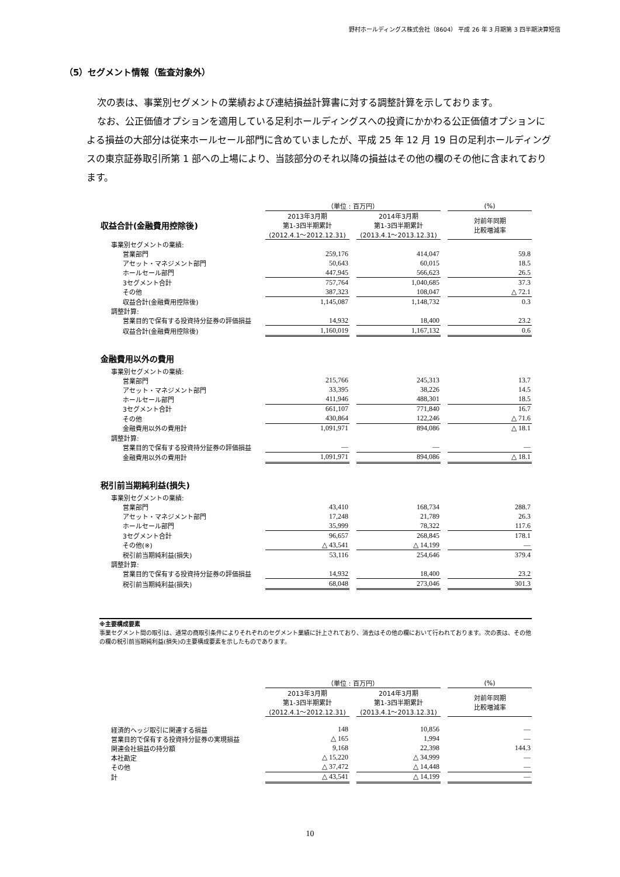野村ホールディングス株式会社（8604） 平成 26 年 3 月期第 3 四半期決算短信
（5）セグメント情報（監査対象外）
次の表は、事業別セグメントの業績および連結損益計算書に対する調整計算を示しております。
なお、公正価値オプションを適用している足利ホールディングスへの投資にかかわる公正価値オプションによる損益の大部分は従来ホールセール部門に含めていましたが、平成 25 年 12 月 19 日の足利ホールディングスの東京証券取引所第 1 部への上場により、当該部分のそれ以降の損益はその他の欄のその他に含まれております。
| | （単位 : 百万円） | | | | (%) |
| 収益合計(金融費用控除後) | 2013年3月期 第1-3四半期累計 (2012.4.1～2012.12.31) | | 2014年3月期 第1-3四半期累計 (2013.4.1～2013.12.31) | | 対前年同期 比較増減率 |
| 事業別セグメントの業績: | | | | | |
| 営業部門 | 259,176 | | 414,047 | | 59.8 |
| アセット・マネジメント部門 | 50,643 | | 60,015 | | 18.5 |
| ホールセール部門 | 447,945 | | 566,623 | | 26.5 |
| 3セグメント合計 | 757,764 | | 1,040,685 | | 37.3 |
| その他 | 387,323 | | 108,047 | | △ 72.1 |
| 収益合計(金融費用控除後) | 1,145,087 | | 1,148,732 | | 0.3 |
| 調整計算: | | | | | |
| 営業目的で保有する投資持分証券の評価損益 | 14,932 | | 18,400 | | 23.2 |
| 収益合計(金融費用控除後) | 1,160,019 | | 1,167,132 | | 0.6 |
| 金融費用以外の費用 | | | | | |
| 事業別セグメントの業績: | | | | | |
| 営業部門 | 215,766 | | 245,313 | | 13.7 |
| アセット・マネジメント部門 | 33,395 | | 38,226 | | 14.5 |
| ホールセール部門 | 411,946 | | 488,301 | | 18.5 |
| 3セグメント合計 | 661,107 | | 771,840 | | 16.7 |
| その他 | 430,864 | | 122,246 | | △ 71.6 |
| 金融費用以外の費用計 | 1,091,971 | | 894,086 | | △ 18.1 |
| 調整計算: | | | | | |
| 営業目的で保有する投資持分証券の評価損益 | ― | | ― | | ― |
| 金融費用以外の費用計 | 1,091,971 | | 894,086 | | △ 18.1 |
| 税引前当期純利益(損失) | | | | | |
| 事業別セグメントの業績: | | | | | |
| 営業部門 | 43,410 | | 168,734 | | 288.7 |
| アセット・マネジメント部門 | 17,248 | | 21,789 | | 26.3 |
| ホールセール部門 | 35,999 | | 78,322 | | 117.6 |
| 3セグメント合計 | 96,657 | | 268,845 | | 178.1 |
| その他(※) | △ 43,541 | | △ 14,199 | | ― |
| 税引前当期純利益(損失) | 53,116 | | 254,646 | | 379.4 |
| 調整計算: | | | | | |
| 営業目的で保有する投資持分証券の評価損益 | 14,932 | | 18,400 | | 23.2 |
| 税引前当期純利益(損失) | 68,048 | | 273,046 | | 301.3 |
※主要構成要素
事業セグメント間の取引は、通常の商取引条件によりそれぞれのセグメント業績に計上されており、消去はその他の欄において行われております。次の表は、その他の欄の税引前当期純利益(損失)の主要構成要素を示したものであります。
| | （単位 : 百万円） | | | | (%) |
| | 2013年3月期 第1-3四半期累計 (2012.4.1～2012.12.31) | | 2014年3月期 第1-3四半期累計 (2013.4.1～2013.12.31) | | 対前年同期 比較増減率 |
| 経済的ヘッジ取引に関連する損益 | 148 | | 10,856 | | ― |
| 営業目的で保有する投資持分証券の実現損益 | △ 165 | | 1,994 | | ― |
| 関連会社損益の持分額 | 9,168 | | 22,398 | | 144.3 |
| 本社勘定 | △ 15,220 | | △ 34,999 | | ― |
| その他 | △ 37,472 | | △ 14,448 | | ― |
| 計 | △ 43,541 | | △ 14,199 | | ― |
10